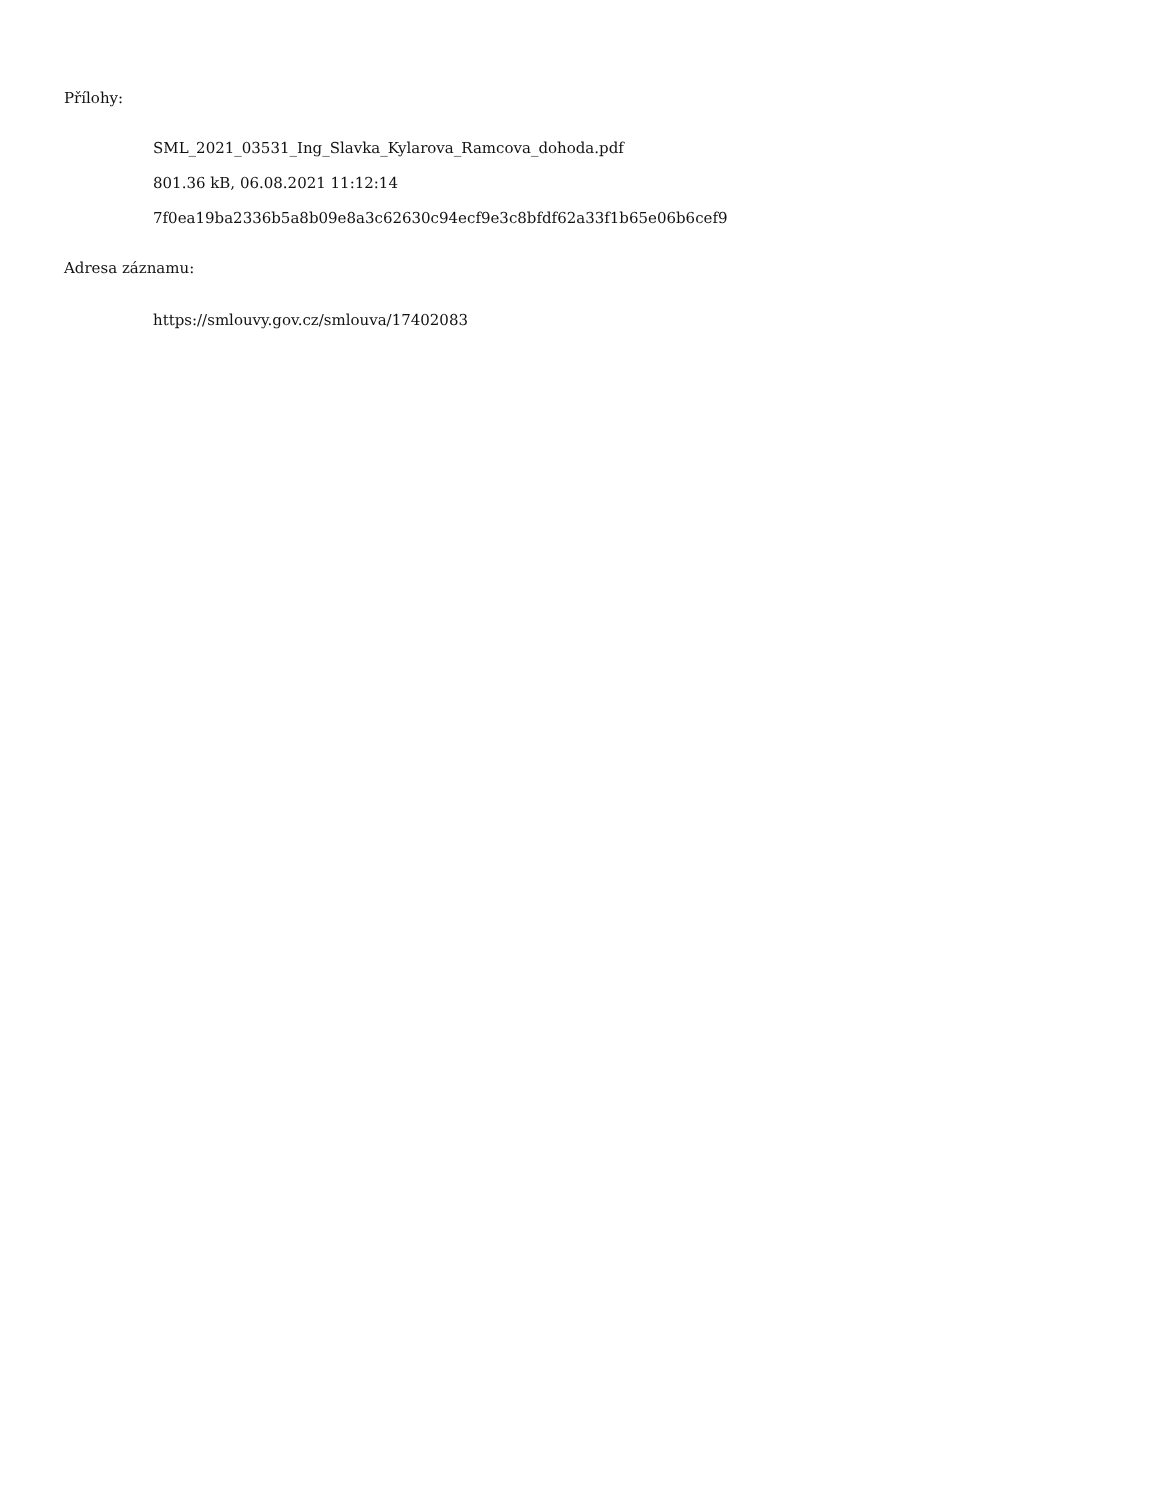Přílohy:
SML_2021_03531_Ing_Slavka_Kylarova_Ramcova_dohoda.pdf
801.36 kB, 06.08.2021 11:12:14
7f0ea19ba2336b5a8b09e8a3c62630c94ecf9e3c8bfdf62a33f1b65e06b6cef9
Adresa záznamu:
https://smlouvy.gov.cz/smlouva/17402083